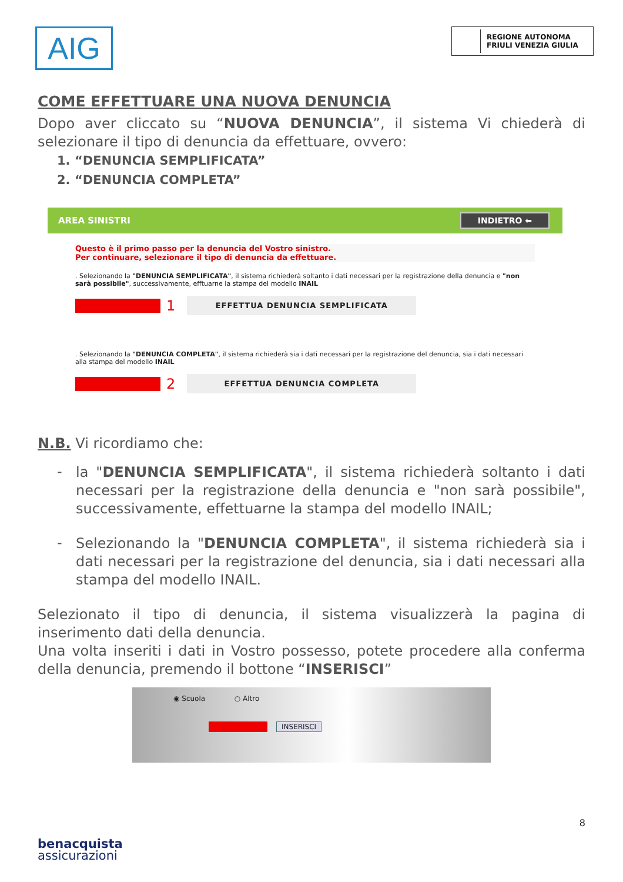AIG
REGIONE AUTONOMA
FRIULI VENEZIA GIULIA
COME EFFETTUARE UNA NUOVA DENUNCIA
Dopo aver cliccato su “NUOVA DENUNCIA”, il sistema Vi chiederà di selezionare il tipo di denuncia da effettuare, ovvero:
1. “DENUNCIA SEMPLIFICATA”
2. “DENUNCIA COMPLETA”
AREA SINISTRI INDIETRO ⬅
Questo è il primo passo per la denuncia del Vostro sinistro.
Per continuare, selezionare il tipo di denuncia da effettuare.
. Selezionando la "DENUNCIA SEMPLIFICATA", il sistema richiederà soltanto i dati necessari per la registrazione della denuncia e "non sarà possibile", successivamente, efftuarne la stampa del modello INAIL
1
EFFETTUA DENUNCIA SEMPLIFICATA
. Selezionando la "DENUNCIA COMPLETA", il sistema richiederà sia i dati necessari per la registrazione del denuncia, sia i dati necessari alla stampa del modello INAIL
2
EFFETTUA DENUNCIA COMPLETA
N.B. Vi ricordiamo che:
-
la "DENUNCIA SEMPLIFICATA", il sistema richiederà soltanto i dati necessari per la registrazione della denuncia e "non sarà possibile", successivamente, effettuarne la stampa del modello INAIL;
-
Selezionando la "DENUNCIA COMPLETA", il sistema richiederà sia i dati necessari per la registrazione del denuncia, sia i dati necessari alla stampa del modello INAIL.
Selezionato il tipo di denuncia, il sistema visualizzerà la pagina di inserimento dati della denuncia.
Una volta inseriti i dati in Vostro possesso, potete procedere alla conferma della denuncia, premendo il bottone “INSERISCI”
◉ Scuola ○ Altro
INSERISCI
8
benacquista
assicurazioni